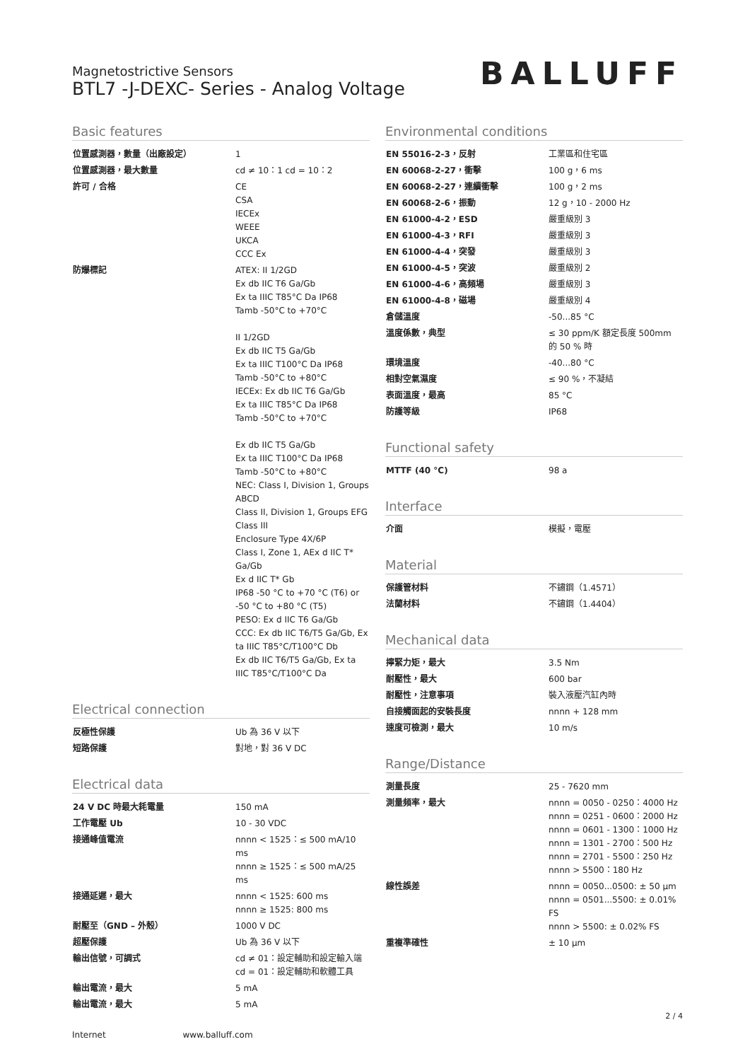Magnetostrictive Sensors
BTL7 -J-DEXC- Series - Analog Voltage
BALLUFF
Basic features
| 位置感測器，數量（出廠設定） | 1 |
| 位置感測器，最大數量 | cd ≠ 10：1 cd = 10：2 |
| 許可 / 合格 | CE CSA IECEx WEEE UKCA CCC Ex |
| 防爆標記 | ATEX: II 1/2GD Ex db IIC T6 Ga/Gb Ex ta IIIC T85°C Da IP68 Tamb -50°C to +70°C II 1/2GD Ex db IIC T5 Ga/Gb Ex ta IIIC T100°C Da IP68 Tamb -50°C to +80°C IECEx: Ex db IIC T6 Ga/Gb Ex ta IIIC T85°C Da IP68 Tamb -50°C to +70°C Ex db IIC T5 Ga/Gb Ex ta IIIC T100°C Da IP68 Tamb -50°C to +80°C NEC: Class I, Division 1, Groups ABCD Class II, Division 1, Groups EFG Class III Enclosure Type 4X/6P Class I, Zone 1, AEx d IIC T* Ga/Gb Ex d IIC T* Gb IP68 -50 °C to +70 °C (T6) or -50 °C to +80 °C (T5) PESO: Ex d IIC T6 Ga/Gb CCC: Ex db IIC T6/T5 Ga/Gb, Ex ta IIIC T85°C/T100°C Db Ex db IIC T6/T5 Ga/Gb, Ex ta IIIC T85°C/T100°C Da |
Electrical connection
| 反極性保護 | Ub 為 36 V 以下 |
| 短路保護 | 對地，對 36 V DC |
Electrical data
| 24 V DC 時最大耗電量 | 150 mA |
| 工作電壓 Ub | 10 - 30 VDC |
| 接通峰值電流 | nnnn < 1525：≤ 500 mA/10 ms nnnn ≥ 1525：≤ 500 mA/25 ms |
| 接通延遲，最大 | nnnn < 1525: 600 ms nnnn ≥ 1525: 800 ms |
| 耐壓至（GND – 外殼） | 1000 V DC |
| 超壓保護 | Ub 為 36 V 以下 |
| 輸出信號，可調式 | cd ≠ 01：設定輔助和設定輸入端 cd = 01：設定輔助和軟體工具 |
| 輸出電流，最大 | 5 mA |
| 輸出電流，最大 | 5 mA |
Environmental conditions
| EN 55016-2-3，反射 | 工業區和住宅區 |
| EN 60068-2-27，衝擊 | 100 g，6 ms |
| EN 60068-2-27，連續衝擊 | 100 g，2 ms |
| EN 60068-2-6，振動 | 12 g，10 - 2000 Hz |
| EN 61000-4-2，ESD | 嚴重級別 3 |
| EN 61000-4-3，RFI | 嚴重級別 3 |
| EN 61000-4-4，突發 | 嚴重級別 3 |
| EN 61000-4-5，突波 | 嚴重級別 2 |
| EN 61000-4-6，高頻場 | 嚴重級別 3 |
| EN 61000-4-8，磁場 | 嚴重級別 4 |
| 倉儲溫度 | -50...85 °C |
| 溫度係數，典型 | ≤ 30 ppm/K 額定長度 500mm 的 50 % 時 |
| 環境溫度 | -40...80 °C |
| 相對空氣濕度 | ≤ 90 %，不凝結 |
| 表面溫度，最高 | 85 °C |
| 防護等級 | IP68 |
Functional safety
| MTTF (40 °C) | 98 a |
Interface
| 介面 | 模擬，電壓 |
Material
| 保護管材料 | 不鏽鋼（1.4571） |
| 法蘭材料 | 不鏽鋼（1.4404） |
Mechanical data
| 擰緊力矩，最大 | 3.5 Nm |
| 耐壓性，最大 | 600 bar |
| 耐壓性，注意事項 | 裝入液壓汽缸內時 |
| 自接觸面起的安裝長度 | nnnn + 128 mm |
| 速度可檢測，最大 | 10 m/s |
Range/Distance
| 測量長度 | 25 - 7620 mm |
| 測量頻率，最大 | nnnn = 0050 - 0250：4000 Hz nnnn = 0251 - 0600：2000 Hz nnnn = 0601 - 1300：1000 Hz nnnn = 1301 - 2700：500 Hz nnnn = 2701 - 5500：250 Hz nnnn > 5500：180 Hz |
| 線性誤差 | nnnn = 0050...0500: ± 50 µm nnnn = 0501...5500: ± 0.01% FS nnnn > 5500: ± 0.02% FS |
| 重複準確性 | ± 10 µm |
2 / 4
Internet www.balluff.com